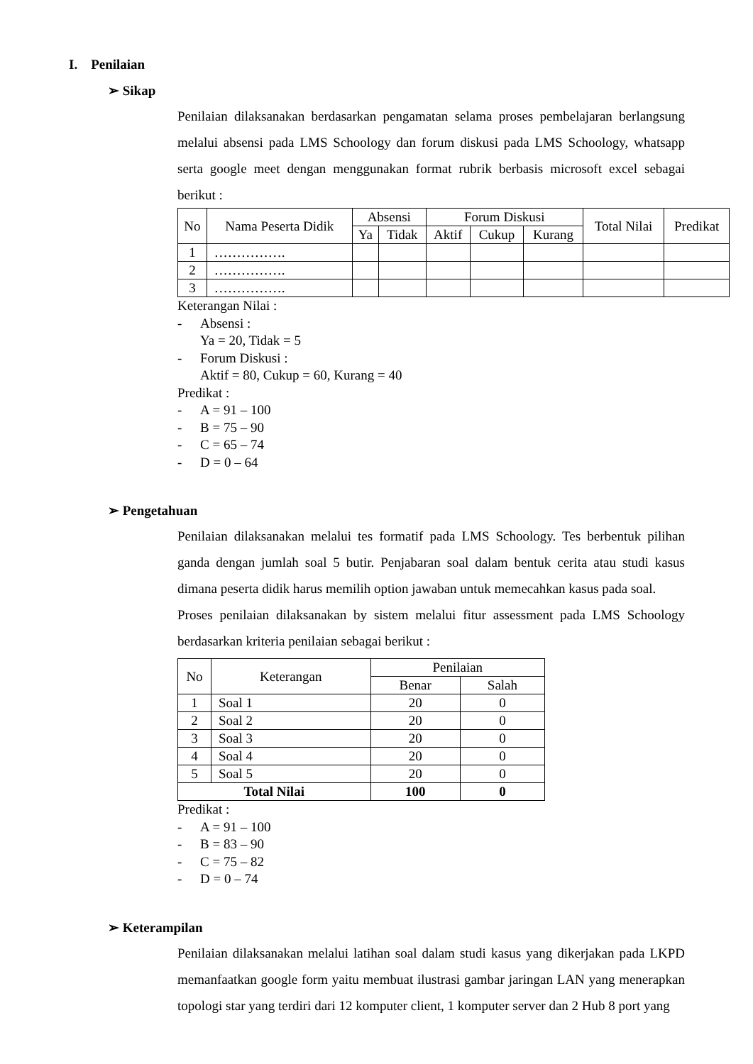I. Penilaian
➢ Sikap
Penilaian dilaksanakan berdasarkan pengamatan selama proses pembelajaran berlangsung melalui absensi pada LMS Schoology dan forum diskusi pada LMS Schoology, whatsapp serta google meet dengan menggunakan format rubrik berbasis microsoft excel sebagai berikut :
| No | Nama Peserta Didik | Absensi | | Forum Diskusi | | | Total Nilai | Predikat |
| --- | --- | --- | --- | --- | --- | --- | --- | --- |
| | | Ya | Tidak | Aktif | Cukup | Kurang | | |
| 1 | ……………. | | | | | | | |
| 2 | ……………. | | | | | | | |
| 3 | ……………. | | | | | | | |
Keterangan Nilai :
- Absensi :
Ya = 20, Tidak = 5
- Forum Diskusi :
Aktif = 80, Cukup = 60, Kurang = 40
Predikat :
- A = 91 – 100
- B = 75 – 90
- C = 65 – 74
- D = 0 – 64
➢ Pengetahuan
Penilaian dilaksanakan melalui tes formatif pada LMS Schoology. Tes berbentuk pilihan ganda dengan jumlah soal 5 butir. Penjabaran soal dalam bentuk cerita atau studi kasus dimana peserta didik harus memilih option jawaban untuk memecahkan kasus pada soal.
Proses penilaian dilaksanakan by sistem melalui fitur assessment pada LMS Schoology berdasarkan kriteria penilaian sebagai berikut :
| No | Keterangan | Penilaian | |
| --- | --- | --- | --- |
| | | Benar | Salah |
| 1 | Soal 1 | 20 | 0 |
| 2 | Soal 2 | 20 | 0 |
| 3 | Soal 3 | 20 | 0 |
| 4 | Soal 4 | 20 | 0 |
| 5 | Soal 5 | 20 | 0 |
| Total Nilai | | 100 | 0 |
Predikat :
- A = 91 – 100
- B = 83 – 90
- C = 75 – 82
- D = 0 – 74
➢ Keterampilan
Penilaian dilaksanakan melalui latihan soal dalam studi kasus yang dikerjakan pada LKPD memanfaatkan google form yaitu membuat ilustrasi gambar jaringan LAN yang menerapkan topologi star yang terdiri dari 12 komputer client, 1 komputer server dan 2 Hub 8 port yang